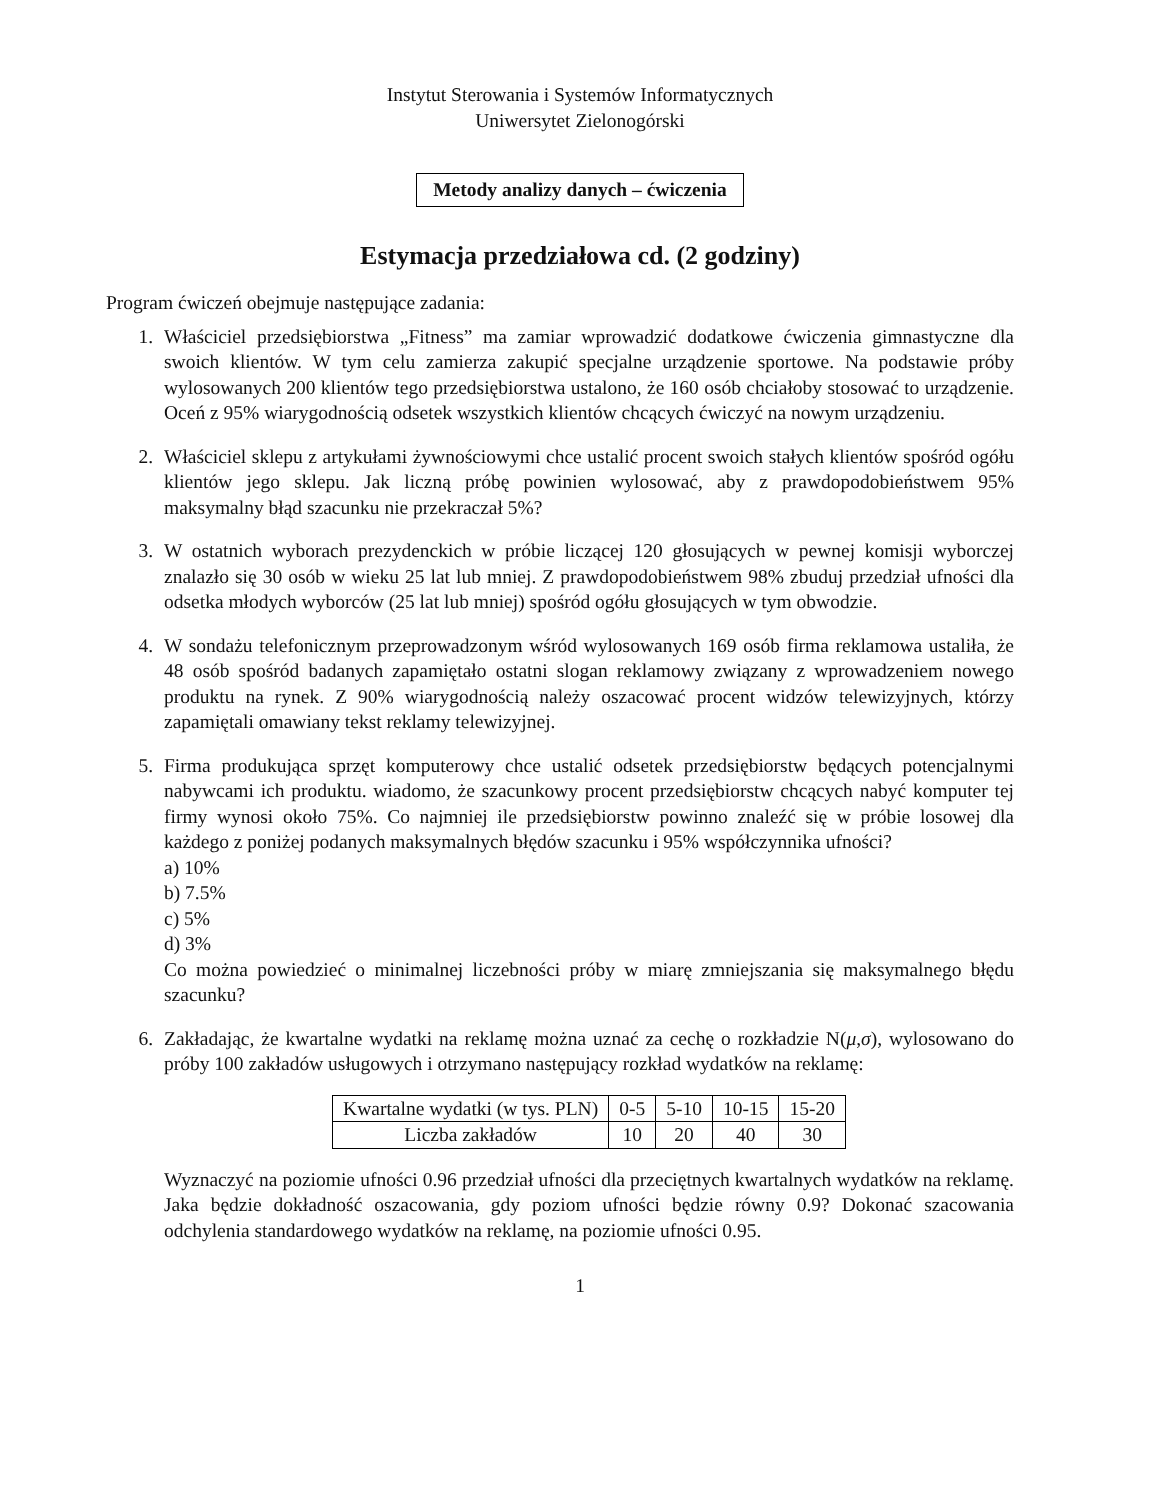Instytut Sterowania i Systemów Informatycznych
Uniwersytet Zielonogórski
Metody analizy danych – ćwiczenia
Estymacja przedziałowa cd. (2 godziny)
Program ćwiczeń obejmuje następujące zadania:
1. Właściciel przedsiębiorstwa „Fitness” ma zamiar wprowadzić dodatkowe ćwiczenia gimnastyczne dla swoich klientów. W tym celu zamierza zakupić specjalne urządzenie sportowe. Na podstawie próby wylosowanych 200 klientów tego przedsiębiorstwa ustalono, że 160 osób chciałoby stosować to urządzenie. Oceń z 95% wiarygodnością odsetek wszystkich klientów chcących ćwiczyć na nowym urządzeniu.
2. Właściciel sklepu z artykułami żywnościowymi chce ustalić procent swoich stałych klientów spośród ogółu klientów jego sklepu. Jak liczną próbę powinien wylosować, aby z prawdopodobieństwem 95% maksymalny błąd szacunku nie przekraczał 5%?
3. W ostatnich wyborach prezydenckich w próbie liczącej 120 głosujących w pewnej komisji wyborczej znalazło się 30 osób w wieku 25 lat lub mniej. Z prawdopodobieństwem 98% zbuduj przedział ufności dla odsetka młodych wyborców (25 lat lub mniej) spośród ogółu głosujących w tym obwodzie.
4. W sondażu telefonicznym przeprowadzonym wśród wylosowanych 169 osób firma reklamowa ustaliła, że 48 osób spośród badanych zapamiętało ostatni slogan reklamowy związany z wprowadzeniem nowego produktu na rynek. Z 90% wiarygodnością należy oszacować procent widzów telewizyjnych, którzy zapamiętali omawiany tekst reklamy telewizyjnej.
5. Firma produkująca sprzęt komputerowy chce ustalić odsetek przedsiębiorstw będących potencjalnymi nabywcami ich produktu. wiadomo, że szacunkowy procent przedsiębiorstw chcących nabyć komputer tej firmy wynosi około 75%. Co najmniej ile przedsiębiorstw powinno znaleźć się w próbie losowej dla każdego z poniżej podanych maksymalnych błędów szacunku i 95% współczynnika ufności?
a) 10%
b) 7.5%
c) 5%
d) 3%
Co można powiedzieć o minimalnej liczebności próby w miarę zmniejszania się maksymalnego błędu szacunku?
6. Zakładając, że kwartalne wydatki na reklamę można uznać za cechę o rozkładzie N(μ,σ), wylosowano do próby 100 zakładów usługowych i otrzymano następujący rozkład wydatków na reklamę:
| Kwartalne wydatki (w tys. PLN) | 0-5 | 5-10 | 10-15 | 15-20 |
| Liczba zakładów | 10 | 20 | 40 | 30 |
Wyznaczyć na poziomie ufności 0.96 przedział ufności dla przeciętnych kwartalnych wydatków na reklamę. Jaka będzie dokładność oszacowania, gdy poziom ufności będzie równy 0.9? Dokonać szacowania odchylenia standardowego wydatków na reklamę, na poziomie ufności 0.95.
1